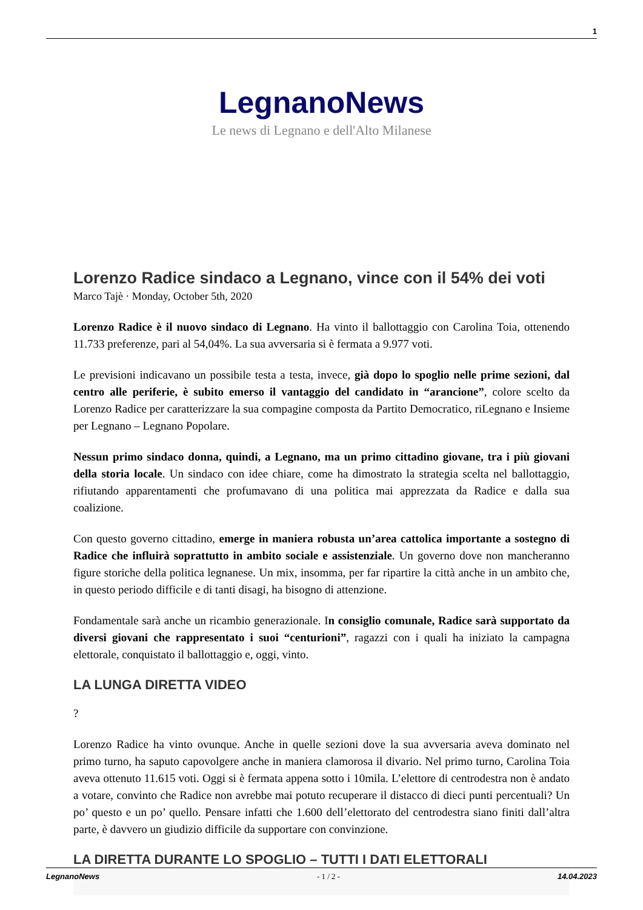1
LegnanoNews
Le news di Legnano e dell'Alto Milanese
Lorenzo Radice sindaco a Legnano, vince con il 54% dei voti
Marco Tajè · Monday, October 5th, 2020
Lorenzo Radice è il nuovo sindaco di Legnano. Ha vinto il ballottaggio con Carolina Toia, ottenendo 11.733 preferenze, pari al 54,04%. La sua avversaria si è fermata a 9.977 voti.
Le previsioni indicavano un possibile testa a testa, invece, già dopo lo spoglio nelle prime sezioni, dal centro alle periferie, è subito emerso il vantaggio del candidato in “arancione”, colore scelto da Lorenzo Radice per caratterizzare la sua compagine composta da Partito Democratico, riLegnano e Insieme per Legnano – Legnano Popolare.
Nessun primo sindaco donna, quindi, a Legnano, ma un primo cittadino giovane, tra i più giovani della storia locale. Un sindaco con idee chiare, come ha dimostrato la strategia scelta nel ballottaggio, rifiutando apparentamenti che profumavano di una politica mai apprezzata da Radice e dalla sua coalizione.
Con questo governo cittadino, emerge in maniera robusta un’area cattolica importante a sostegno di Radice che influirà soprattutto in ambito sociale e assistenziale. Un governo dove non mancheranno figure storiche della politica legnanese. Un mix, insomma, per far ripartire la città anche in un ambito che, in questo periodo difficile e di tanti disagi, ha bisogno di attenzione.
Fondamentale sarà anche un ricambio generazionale. In consiglio comunale, Radice sarà supportato da diversi giovani che rappresentato i suoi “centurioni”, ragazzi con i quali ha iniziato la campagna elettorale, conquistato il ballottaggio e, oggi, vinto.
LA LUNGA DIRETTA VIDEO
?
Lorenzo Radice ha vinto ovunque. Anche in quelle sezioni dove la sua avversaria aveva dominato nel primo turno, ha saputo capovolgere anche in maniera clamorosa il divario. Nel primo turno, Carolina Toia aveva ottenuto 11.615 voti. Oggi si è fermata appena sotto i 10mila. L’elettore di centrodestra non è andato a votare, convinto che Radice non avrebbe mai potuto recuperare il distacco di dieci punti percentuali? Un po’ questo e un po’ quello. Pensare infatti che 1.600 dell’elettorato del centrodestra siano finiti dall’altra parte, è davvero un giudizio difficile da supportare con convinzione.
LA DIRETTA DURANTE LO SPOGLIO – TUTTI I DATI ELETTORALI
LegnanoNews - 1 / 2 - 14.04.2023